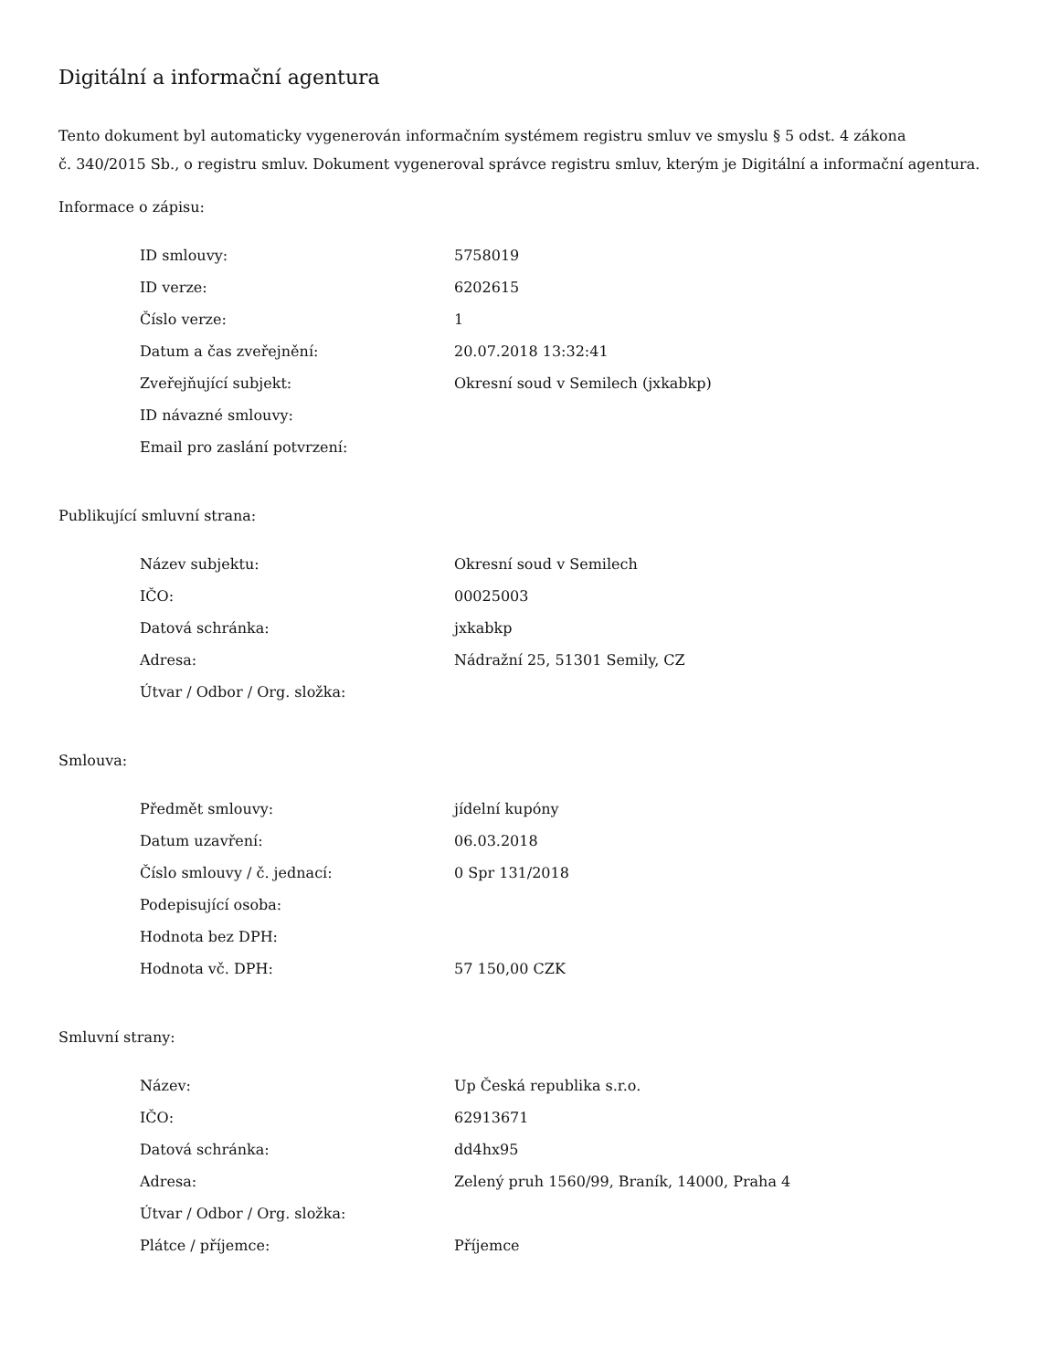Digitální a informační agentura
Tento dokument byl automaticky vygenerován informačním systémem registru smluv ve smyslu § 5 odst. 4 zákona
č. 340/2015 Sb., o registru smluv. Dokument vygeneroval správce registru smluv, kterým je Digitální a informační agentura.
Informace o zápisu:
| ID smlouvy: | 5758019 |
| ID verze: | 6202615 |
| Číslo verze: | 1 |
| Datum a čas zveřejnění: | 20.07.2018 13:32:41 |
| Zveřejňující subjekt: | Okresní soud v Semilech (jxkabkp) |
| ID návazné smlouvy: | |
| Email pro zaslání potvrzení: | |
Publikující smluvní strana:
| Název subjektu: | Okresní soud v Semilech |
| IČO: | 00025003 |
| Datová schránka: | jxkabkp |
| Adresa: | Nádražní 25, 51301 Semily, CZ |
| Útvar / Odbor / Org. složka: | |
Smlouva:
| Předmět smlouvy: | jídelní kupóny |
| Datum uzavření: | 06.03.2018 |
| Číslo smlouvy / č. jednací: | 0 Spr 131/2018 |
| Podepisující osoba: | |
| Hodnota bez DPH: | |
| Hodnota vč. DPH: | 57 150,00 CZK |
Smluvní strany:
| Název: | Up Česká republika s.r.o. |
| IČO: | 62913671 |
| Datová schránka: | dd4hx95 |
| Adresa: | Zelený pruh 1560/99, Braník, 14000, Praha 4 |
| Útvar / Odbor / Org. složka: | |
| Plátce / příjemce: | Příjemce |